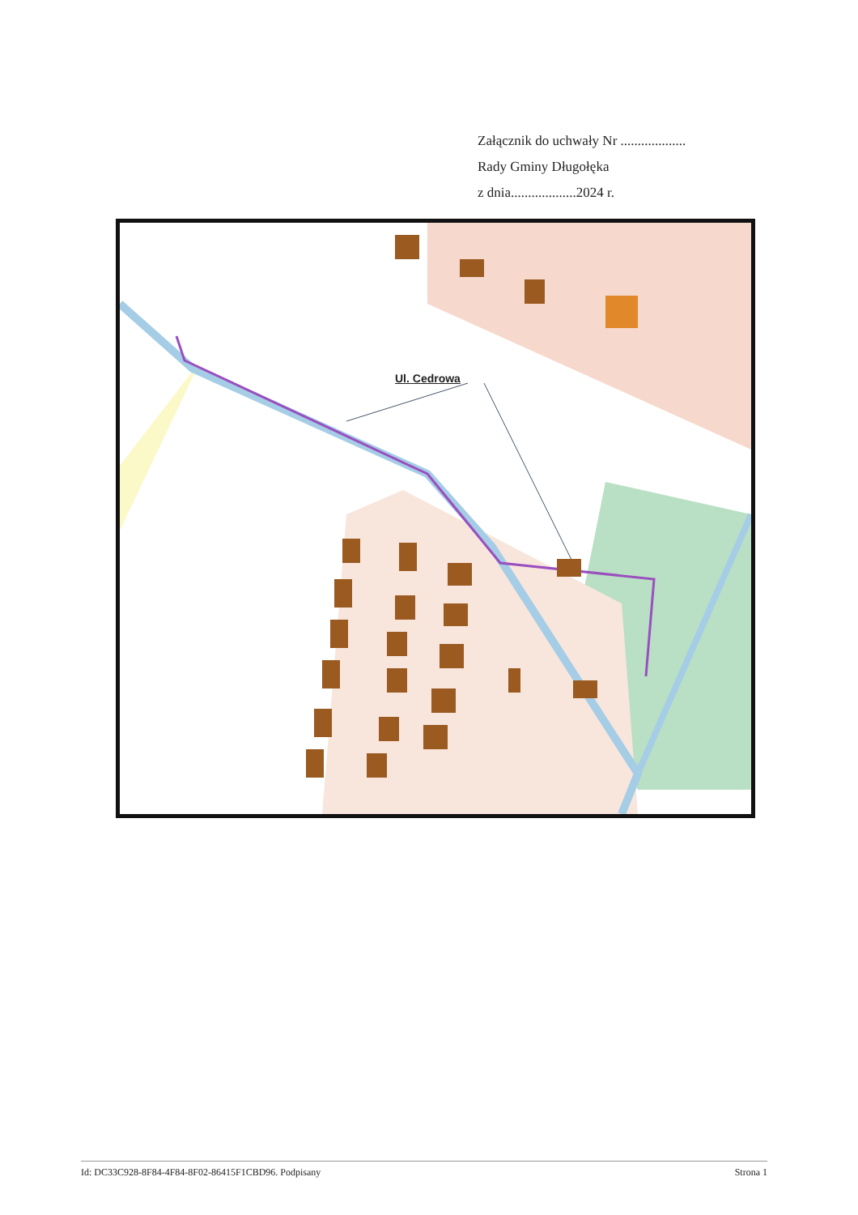Załącznik do uchwały Nr ...................
Rady Gminy Długołęka
z dnia...................2024 r.
Ul. Cedrowa
Id: DC33C928-8F84-4F84-8F02-86415F1CBD96. Podpisany Strona 1